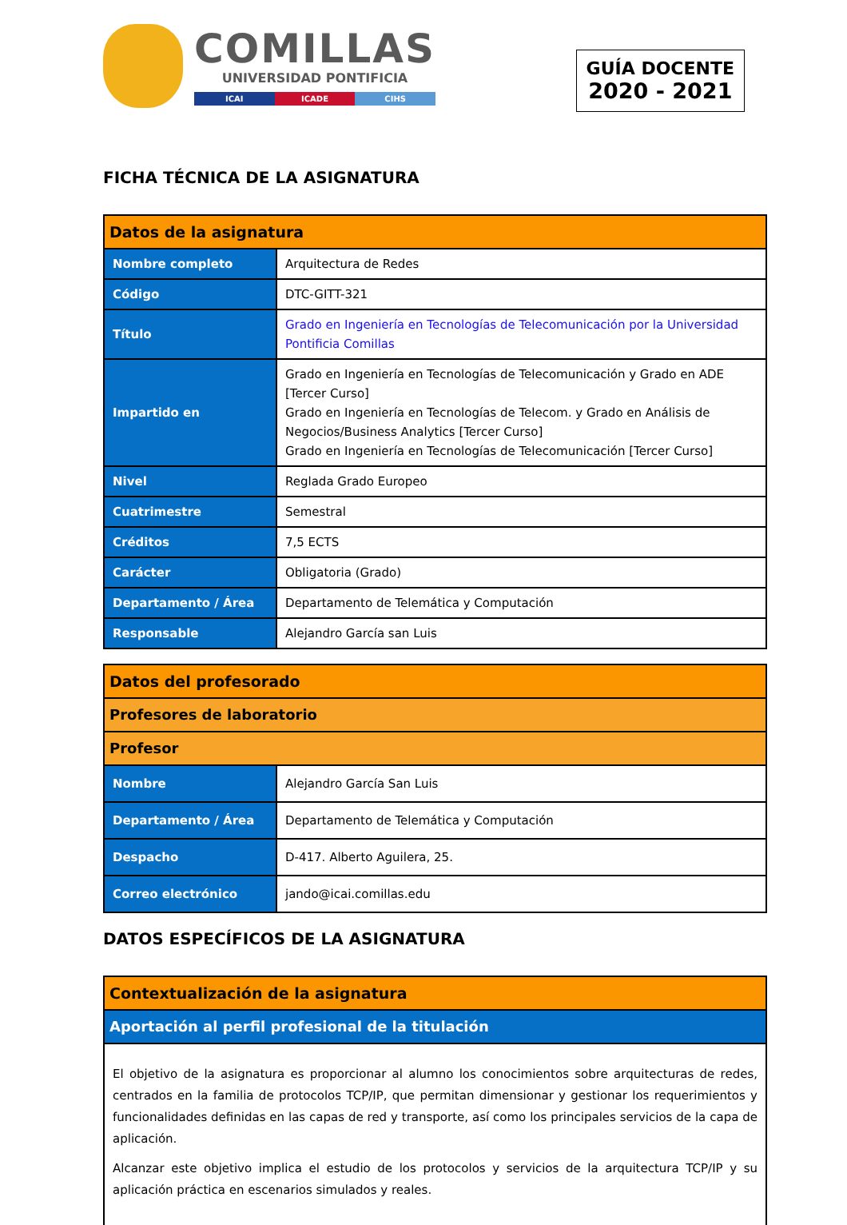COMILLAS
UNIVERSIDAD PONTIFICIA
ICAI ICADE CIHS
GUÍA DOCENTE
2020 - 2021
FICHA TÉCNICA DE LA ASIGNATURA
| Datos de la asignatura | |
| --- | --- |
| Nombre completo | Arquitectura de Redes |
| Código | DTC-GITT-321 |
| Título | Grado en Ingeniería en Tecnologías de Telecomunicación por la Universidad Pontificia Comillas |
| Impartido en | Grado en Ingeniería en Tecnologías de Telecomunicación y Grado en ADE [Tercer Curso] Grado en Ingeniería en Tecnologías de Telecom. y Grado en Análisis de Negocios/Business Analytics [Tercer Curso] Grado en Ingeniería en Tecnologías de Telecomunicación [Tercer Curso] |
| Nivel | Reglada Grado Europeo |
| Cuatrimestre | Semestral |
| Créditos | 7,5 ECTS |
| Carácter | Obligatoria (Grado) |
| Departamento / Área | Departamento de Telemática y Computación |
| Responsable | Alejandro García san Luis |
| Datos del profesorado | |
| --- | --- |
| Profesores de laboratorio | |
| Profesor | |
| Nombre | Alejandro García San Luis |
| Departamento / Área | Departamento de Telemática y Computación |
| Despacho | D-417. Alberto Aguilera, 25. |
| Correo electrónico | jando@icai.comillas.edu |
DATOS ESPECÍFICOS DE LA ASIGNATURA
| Contextualización de la asignatura |
| --- |
| Aportación al perfil profesional de la titulación |
| El objetivo de la asignatura es proporcionar al alumno los conocimientos sobre arquitecturas de redes, centrados en la familia de protocolos TCP/IP, que permitan dimensionar y gestionar los requerimientos y funcionalidades definidas en las capas de red y transporte, así como los principales servicios de la capa de aplicación. Alcanzar este objetivo implica el estudio de los protocolos y servicios de la arquitectura TCP/IP y su aplicación práctica en escenarios simulados y reales. |